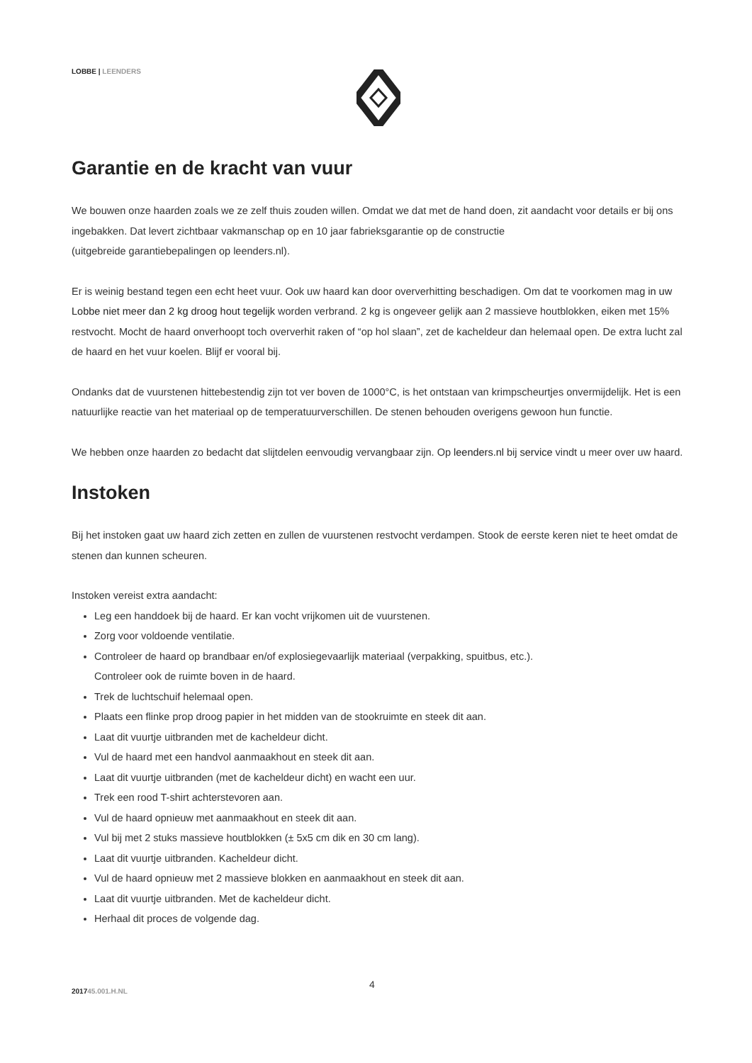LOBBE | LEENDERS
Garantie en de kracht van vuur
We bouwen onze haarden zoals we ze zelf thuis zouden willen. Omdat we dat met de hand doen, zit aandacht voor details er bij ons ingebakken. Dat levert zichtbaar vakmanschap op en 10 jaar fabrieksgarantie op de constructie
(uitgebreide garantiebepalingen op leenders.nl).
Er is weinig bestand tegen een echt heet vuur. Ook uw haard kan door oververhitting beschadigen. Om dat te voorkomen mag in uw Lobbe niet meer dan 2 kg droog hout tegelijk worden verbrand. 2 kg is ongeveer gelijk aan 2 massieve houtblokken, eiken met 15% restvocht. Mocht de haard onverhoopt toch oververhit raken of “op hol slaan”, zet de kacheldeur dan helemaal open. De extra lucht zal de haard en het vuur koelen. Blijf er vooral bij.
Ondanks dat de vuurstenen hittebestendig zijn tot ver boven de 1000°C, is het ontstaan van krimpscheurtjes onvermijdelijk. Het is een natuurlijke reactie van het materiaal op de temperatuurverschillen. De stenen behouden overigens gewoon hun functie.
We hebben onze haarden zo bedacht dat slijtdelen eenvoudig vervangbaar zijn. Op leenders.nl bij service vindt u meer over uw haard.
Instoken
Bij het instoken gaat uw haard zich zetten en zullen de vuurstenen restvocht verdampen. Stook de eerste keren niet te heet omdat de stenen dan kunnen scheuren.
Instoken vereist extra aandacht:
Leg een handdoek bij de haard. Er kan vocht vrijkomen uit de vuurstenen.
Zorg voor voldoende ventilatie.
Controleer de haard op brandbaar en/of explosiegevaarlijk materiaal (verpakking, spuitbus, etc.).
Controleer ook de ruimte boven in de haard.
Trek de luchtschuif helemaal open.
Plaats een flinke prop droog papier in het midden van de stookruimte en steek dit aan.
Laat dit vuurtje uitbranden met de kacheldeur dicht.
Vul de haard met een handvol aanmaakhout en steek dit aan.
Laat dit vuurtje uitbranden (met de kacheldeur dicht) en wacht een uur.
Trek een rood T-shirt achterstevoren aan.
Vul de haard opnieuw met aanmaakhout en steek dit aan.
Vul bij met 2 stuks massieve houtblokken (± 5x5 cm dik en 30 cm lang).
Laat dit vuurtje uitbranden. Kacheldeur dicht.
Vul de haard opnieuw met 2 massieve blokken en aanmaakhout en steek dit aan.
Laat dit vuurtje uitbranden. Met de kacheldeur dicht.
Herhaal dit proces de volgende dag.
201745.001.H.NL
4